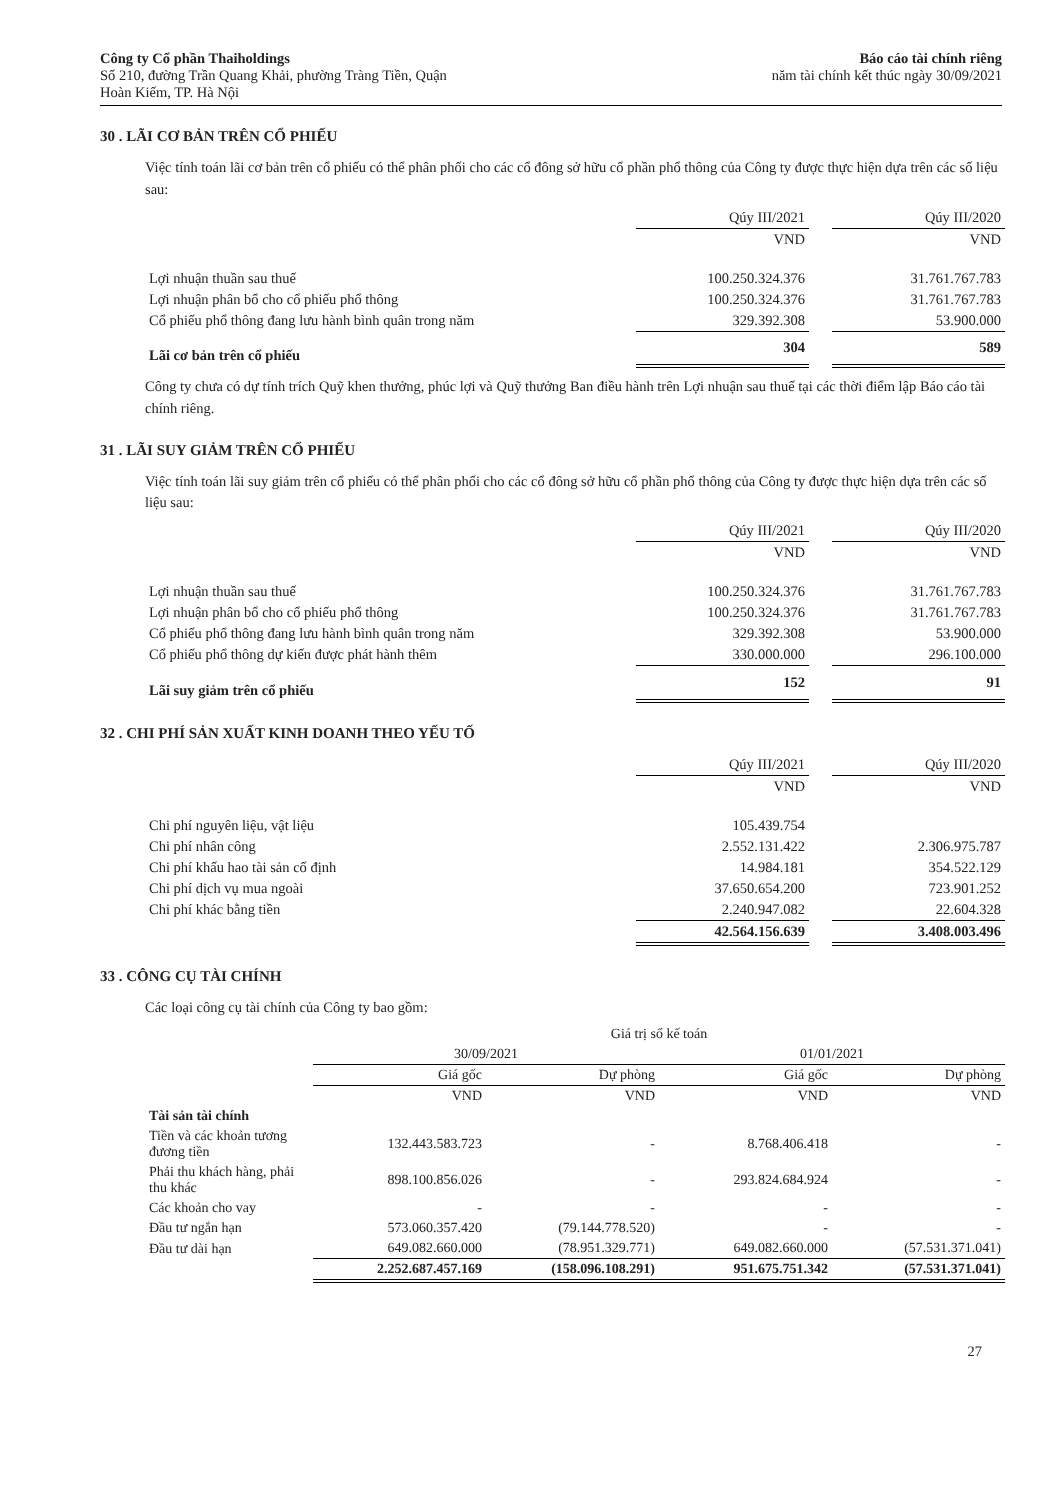Công ty Cổ phần Thaiholdings
Số 210, đường Trần Quang Khải, phường Tràng Tiền, Quận
Hoàn Kiếm, TP. Hà Nội
Báo cáo tài chính riêng
năm tài chính kết thúc ngày 30/09/2021
30 . LÃI CƠ BẢN TRÊN CỔ PHIẾU
Việc tính toán lãi cơ bản trên cổ phiếu có thể phân phối cho các cổ đông sở hữu cổ phần phổ thông của Công ty được thực hiện dựa trên các số liệu sau:
| | Qúy III/2021 | | Qúy III/2020 |
| --- | --- | --- | --- |
| | VND | | VND |
| Lợi nhuận thuần sau thuế | 100.250.324.376 | | 31.761.767.783 |
| Lợi nhuận phân bổ cho cổ phiếu phổ thông | 100.250.324.376 | | 31.761.767.783 |
| Cổ phiếu phổ thông đang lưu hành bình quân trong năm | 329.392.308 | | 53.900.000 |
| Lãi cơ bản trên cổ phiếu | 304 | | 589 |
Công ty chưa có dự tính trích Quỹ khen thưởng, phúc lợi và Quỹ thưởng Ban điều hành trên Lợi nhuận sau thuế tại các thời điểm lập Báo cáo tài chính riêng.
31 . LÃI SUY GIẢM TRÊN CỔ PHIẾU
Việc tính toán lãi suy giảm trên cổ phiếu có thể phân phối cho các cổ đông sở hữu cổ phần phổ thông của Công ty được thực hiện dựa trên các số liệu sau:
| | Qúy III/2021 | | Qúy III/2020 |
| --- | --- | --- | --- |
| | VND | | VND |
| Lợi nhuận thuần sau thuế | 100.250.324.376 | | 31.761.767.783 |
| Lợi nhuận phân bổ cho cổ phiếu phổ thông | 100.250.324.376 | | 31.761.767.783 |
| Cổ phiếu phổ thông đang lưu hành bình quân trong năm | 329.392.308 | | 53.900.000 |
| Cổ phiếu phổ thông dự kiến được phát hành thêm | 330.000.000 | | 296.100.000 |
| Lãi suy giảm trên cổ phiếu | 152 | | 91 |
32 . CHI PHÍ SẢN XUẤT KINH DOANH THEO YẾU TỐ
| | Qúy III/2021 | | Qúy III/2020 |
| --- | --- | --- | --- |
| | VND | | VND |
| Chi phí nguyên liệu, vật liệu | 105.439.754 | | |
| Chi phí nhân công | 2.552.131.422 | | 2.306.975.787 |
| Chi phí khấu hao tài sản cố định | 14.984.181 | | 354.522.129 |
| Chi phí dịch vụ mua ngoài | 37.650.654.200 | | 723.901.252 |
| Chi phí khác bằng tiền | 2.240.947.082 | | 22.604.328 |
| | 42.564.156.639 | | 3.408.003.496 |
33 . CÔNG CỤ TÀI CHÍNH
Các loại công cụ tài chính của Công ty bao gồm:
| | Giá trị sổ kế toán | | | |
| --- | --- | --- | --- | --- |
| | 30/09/2021 | | 01/01/2021 | |
| | Giá gốc | Dự phòng | Giá gốc | Dự phòng |
| | VND | VND | VND | VND |
| Tài sản tài chính | | | | |
| Tiền và các khoản tương đương tiền | 132.443.583.723 | - | 8.768.406.418 | - |
| Phải thu khách hàng, phải thu khác | 898.100.856.026 | - | 293.824.684.924 | - |
| Các khoản cho vay | - | - | - | - |
| Đầu tư ngắn hạn | 573.060.357.420 | (79.144.778.520) | - | - |
| Đầu tư dài hạn | 649.082.660.000 | (78.951.329.771) | 649.082.660.000 | (57.531.371.041) |
| | 2.252.687.457.169 | (158.096.108.291) | 951.675.751.342 | (57.531.371.041) |
27